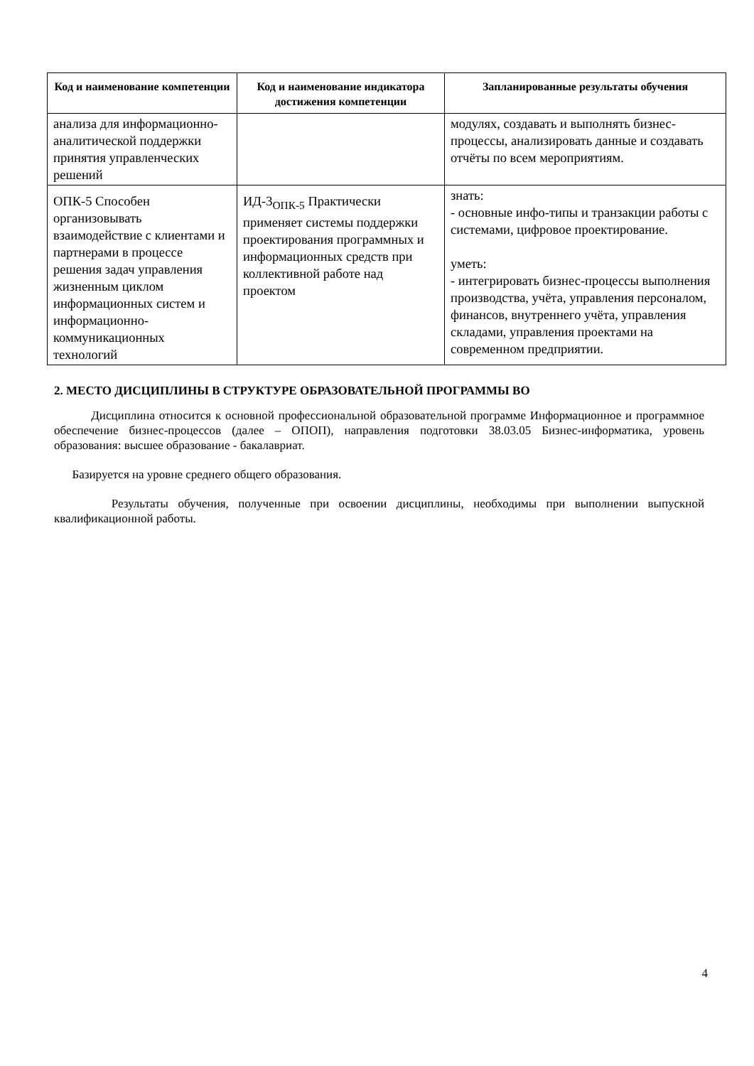| Код и наименование компетенции | Код и наименование индикатора достижения компетенции | Запланированные результаты обучения |
| --- | --- | --- |
| анализа для информационно-аналитической поддержки принятия управленческих решений | | модулях, создавать и выполнять бизнес-процессы, анализировать данные и создавать отчёты по всем мероприятиям. |
| ОПК-5 Способен организовывать взаимодействие с клиентами и партнерами в процессе решения задач управления жизненным циклом информационных систем и информационно-коммуникационных технологий | ИД-3<sub>ОПК-5</sub> Практически применяет системы поддержки проектирования программных и информационных средств при коллективной работе над проектом | знать: - основные инфо-типы и транзакции работы с системами, цифровое проектирование. уметь: - интегрировать бизнес-процессы выполнения производства, учёта, управления персоналом, финансов, внутреннего учёта, управления складами, управления проектами на современном предприятии. |
2. МЕСТО ДИСЦИПЛИНЫ В СТРУКТУРЕ ОБРАЗОВАТЕЛЬНОЙ ПРОГРАММЫ ВО
Дисциплина относится к основной профессиональной образовательной программе Информационное и программное обеспечение бизнес-процессов (далее – ОПОП), направления подготовки 38.03.05 Бизнес-информатика, уровень образования: высшее образование - бакалавриат.
Базируется на уровне среднего общего образования.
Результаты обучения, полученные при освоении дисциплины, необходимы при выполнении выпускной квалификационной работы.
4